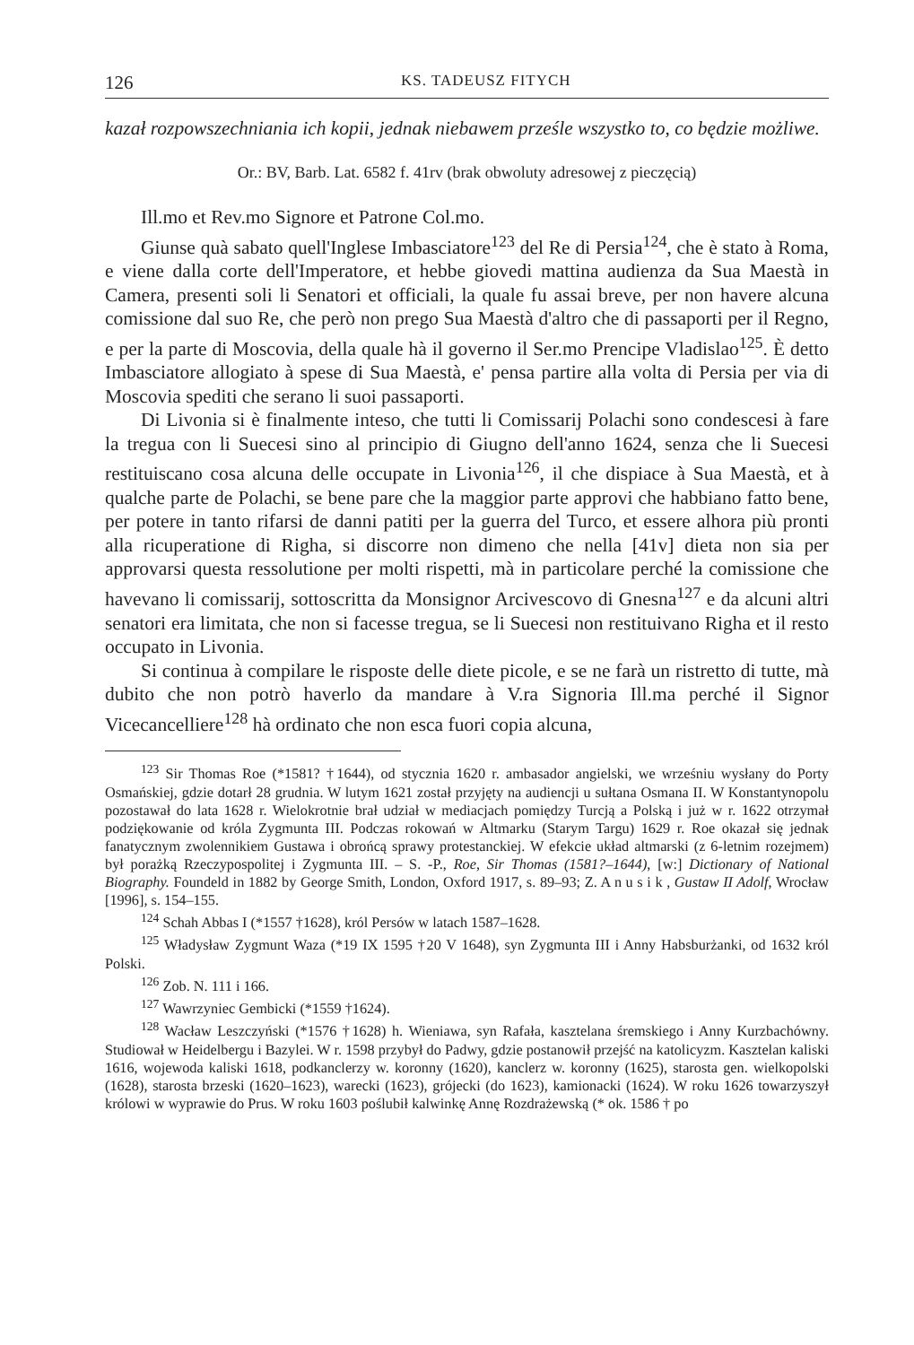126 KS. TADEUSZ FITYCH
kazał rozpowszechniania ich kopii, jednak niebawem prześle wszystko to, co będzie możliwe.
Or.: BV, Barb. Lat. 6582 f. 41rv (brak obwoluty adresowej z pieczęcią)
Ill.mo et Rev.mo Signore et Patrone Col.mo.
Giunse quà sabato quell'Inglese Imbasciatore<sup>123</sup> del Re di Persia<sup>124</sup>, che è stato à Roma, e viene dalla corte dell'Imperatore, et hebbe giovedi mattina audienza da Sua Maestà in Camera, presenti soli li Senatori et officiali, la quale fu assai breve, per non havere alcuna comissione dal suo Re, che però non prego Sua Maestà d'altro che di passaporti per il Regno, e per la parte di Moscovia, della quale hà il governo il Ser.mo Prencipe Vladislao<sup>125</sup>. È detto Imbasciatore allogiato à spese di Sua Maestà, e' pensa partire alla volta di Persia per via di Moscovia spediti che serano li suoi passaporti.
Di Livonia si è finalmente inteso, che tutti li Comissarij Polachi sono condescesi à fare la tregua con li Suecesi sino al principio di Giugno dell'anno 1624, senza che li Suecesi restituiscano cosa alcuna delle occupate in Livonia<sup>126</sup>, il che dispiace à Sua Maestà, et à qualche parte de Polachi, se bene pare che la maggior parte approvi che habbiano fatto bene, per potere in tanto rifarsi de danni patiti per la guerra del Turco, et essere alhora più pronti alla ricuperatione di Righa, si discorre non dimeno che nella [41v] dieta non sia per approvarsi questa ressolutione per molti rispetti, mà in particolare perché la comissione che havevano li comissarij, sottoscritta da Monsignor Arcivescovo di Gnesna<sup>127</sup> e da alcuni altri senatori era limitata, che non si facesse tregua, se li Suecesi non restituivano Righa et il resto occupato in Livonia.
Si continua à compilare le risposte delle diete picole, e se ne farà un ristretto di tutte, mà dubito che non potrò haverlo da mandare à V.ra Signoria Ill.ma perché il Signor Vicecancelliere<sup>128</sup> hà ordinato che non esca fuori copia alcuna,
<sup>123</sup> Sir Thomas Roe (*1581? †1644), od stycznia 1620 r. ambasador angielski, we wrześniu wysłany do Porty Osmańskiej, gdzie dotarł 28 grudnia. W lutym 1621 został przyjęty na audiencji u sułtana Osmana II. W Konstantynopolu pozostawał do lata 1628 r. Wielokrotnie brał udział w mediacjach pomiędzy Turcją a Polską i już w r. 1622 otrzymał podziękowanie od króla Zygmunta III. Podczas rokowań w Altmarku (Starym Targu) 1629 r. Roe okazał się jednak fanatycznym zwolennikiem Gustawa i obrońcą sprawy protestanckiej. W efekcie układ altmarski (z 6-letnim rozejmem) był porażką Rzeczypospolitej i Zygmunta III. – S. -P., Roe, Sir Thomas (1581?–1644), [w:] Dictionary of National Biography. Foundeld in 1882 by George Smith, London, Oxford 1917, s. 89–93; Z. A n u s i k , Gustaw II Adolf, Wrocław [1996], s. 154–155.
<sup>124</sup> Schah Abbas I (*1557 †1628), król Persów w latach 1587–1628.
<sup>125</sup> Władysław Zygmunt Waza (*19 IX 1595 †20 V 1648), syn Zygmunta III i Anny Habsburżanki, od 1632 król Polski.
<sup>126</sup> Zob. N. 111 i 166.
<sup>127</sup> Wawrzyniec Gembicki (*1559 †1624).
<sup>128</sup> Wacław Leszczyński (*1576 †1628) h. Wieniawa, syn Rafała, kasztelana śremskiego i Anny Kurzbachówny. Studiował w Heidelbergu i Bazylei. W r. 1598 przybył do Padwy, gdzie postanowił przejść na katolicyzm. Kasztelan kaliski 1616, wojewoda kaliski 1618, podkanclerzy w. koronny (1620), kanclerz w. koronny (1625), starosta gen. wielkopolski (1628), starosta brzeski (1620–1623), warecki (1623), grójecki (do 1623), kamionacki (1624). W roku 1626 towarzyszył królowi w wyprawie do Prus. W roku 1603 poślubił kalwinkę Annę Rozdrażewską (* ok. 1586 † po